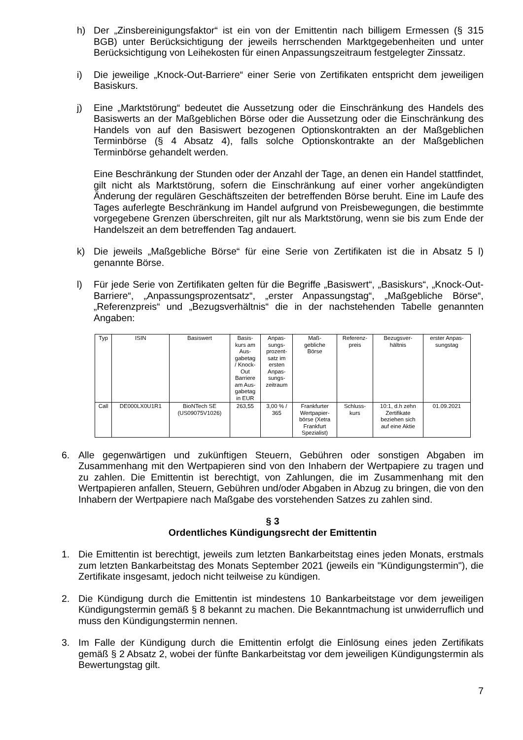h) Der „Zinsbereinigungsfaktor“ ist ein von der Emittentin nach billigem Ermessen (§ 315 BGB) unter Berücksichtigung der jeweils herrschenden Marktgegebenheiten und unter Berücksichtigung von Leihekosten für einen Anpassungszeitraum festgelegter Zinssatz.
i) Die jeweilige „Knock-Out-Barriere“ einer Serie von Zertifikaten entspricht dem jeweiligen Basiskurs.
j) Eine „Marktstörung“ bedeutet die Aussetzung oder die Einschränkung des Handels des Basiswerts an der Maßgeblichen Börse oder die Aussetzung oder die Einschränkung des Handels von auf den Basiswert bezogenen Optionskontrakten an der Maßgeblichen Terminbörse (§ 4 Absatz 4), falls solche Optionskontrakte an der Maßgeblichen Terminbörse gehandelt werden.
Eine Beschränkung der Stunden oder der Anzahl der Tage, an denen ein Handel stattfindet, gilt nicht als Marktstörung, sofern die Einschränkung auf einer vorher angekündigten Änderung der regulären Geschäftszeiten der betreffenden Börse beruht. Eine im Laufe des Tages auferlegte Beschränkung im Handel aufgrund von Preisbewegungen, die bestimmte vorgegebene Grenzen überschreiten, gilt nur als Marktstörung, wenn sie bis zum Ende der Handelszeit an dem betreffenden Tag andauert.
k) Die jeweils „Maßgebliche Börse“ für eine Serie von Zertifikaten ist die in Absatz 5 l) genannte Börse.
l) Für jede Serie von Zertifikaten gelten für die Begriffe „Basiswert“, „Basiskurs“, „Knock-Out-Barriere“, „Anpassungsprozentsatz“, „erster Anpassungstag“, „Maßgebliche Börse“, „Referenzpreis“ und „Bezugsverhältnis“ die in der nachstehenden Tabelle genannten Angaben:
| Typ | ISIN | Basiswert | Basis- kurs am Aus- gabetag / Knock- Out Barriere am Aus- gabetag in EUR | Anpas- sungs- prozent- satz im ersten Anpas- sungs- zeitraum | Maß- gebliche Börse | Referenz- preis | Bezugsver- hältnis | erster Anpas- sungstag |
| --- | --- | --- | --- | --- | --- | --- | --- | --- |
| Call | DE000LX0U1R1 | BioNTech SE (US09075V1026) | 263,55 | 3,00 % / 365 | Frankfurter Wertpapier- börse (Xetra Frankfurt Spezialist) | Schluss- kurs | 10:1, d.h zehn Zertifikate beziehen sich auf eine Aktie | 01.09.2021 |
6. Alle gegenwärtigen und zukünftigen Steuern, Gebühren oder sonstigen Abgaben im Zusammenhang mit den Wertpapieren sind von den Inhabern der Wertpapiere zu tragen und zu zahlen. Die Emittentin ist berechtigt, von Zahlungen, die im Zusammenhang mit den Wertpapieren anfallen, Steuern, Gebühren und/oder Abgaben in Abzug zu bringen, die von den Inhabern der Wertpapiere nach Maßgabe des vorstehenden Satzes zu zahlen sind.
§ 3
Ordentliches Kündigungsrecht der Emittentin
1. Die Emittentin ist berechtigt, jeweils zum letzten Bankarbeitstag eines jeden Monats, erstmals zum letzten Bankarbeitstag des Monats September 2021 (jeweils ein "Kündigungstermin"), die Zertifikate insgesamt, jedoch nicht teilweise zu kündigen.
2. Die Kündigung durch die Emittentin ist mindestens 10 Bankarbeitstage vor dem jeweiligen Kündigungstermin gemäß § 8 bekannt zu machen. Die Bekanntmachung ist unwiderruflich und muss den Kündigungstermin nennen.
3. Im Falle der Kündigung durch die Emittentin erfolgt die Einlösung eines jeden Zertifikats gemäß § 2 Absatz 2, wobei der fünfte Bankarbeitstag vor dem jeweiligen Kündigungstermin als Bewertungstag gilt.
7